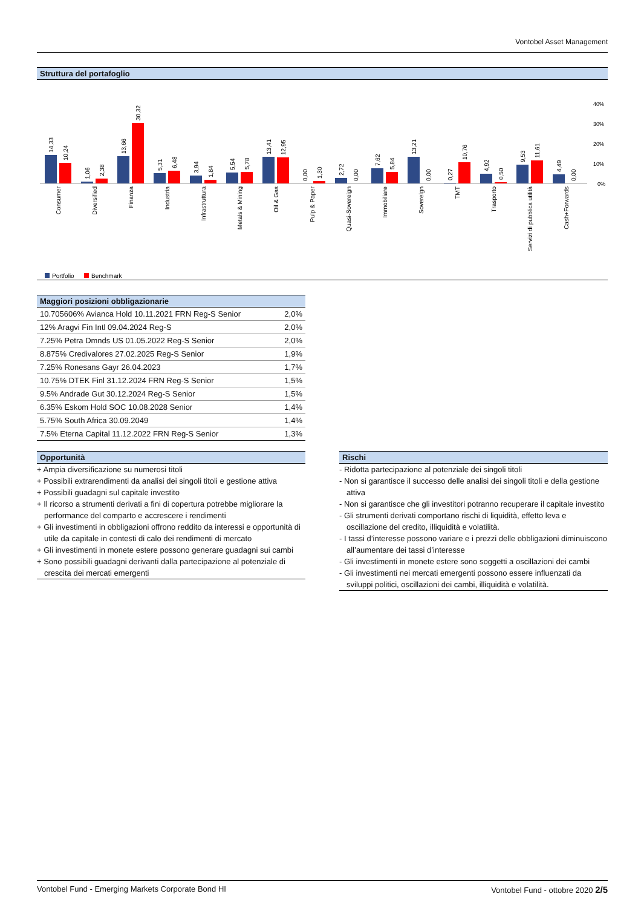Vontobel Asset Management
Struttura del portafoglio
40%
30%
20%
10%
0%
14,33
10,24
1,06
2,38
13,66
30,32
5,31
6,48
3,94
1,84
5,54
5,78
13,41
12,95
0,00
1,30
2,72
0,00
7,62
5,84
13,21
0,00
0,27
10,76
4,92
0,50
9,53
11,61
4,49
0,00
Consumer
Diversified
Finanza
Industria
Infrastruttura
Metals & Mining
Oil & Gas
Pulp & Paper
Quasi-Sovereign
Immobiliare
Sovereign
TMT
Trasporto
Servizi di pubblica utilità
Cash+Forwards
Portfolio
Benchmark
Maggiori posizioni obbligazionarie
| 10.705606% Avianca Hold 10.11.2021 FRN Reg-S Senior | 2,0% |
| 12% Aragvi Fin Intl 09.04.2024 Reg-S | 2,0% |
| 7.25% Petra Dmnds US 01.05.2022 Reg-S Senior | 2,0% |
| 8.875% Credivalores 27.02.2025 Reg-S Senior | 1,9% |
| 7.25% Ronesans Gayr 26.04.2023 | 1,7% |
| 10.75% DTEK Finl 31.12.2024 FRN Reg-S Senior | 1,5% |
| 9.5% Andrade Gut 30.12.2024 Reg-S Senior | 1,5% |
| 6.35% Eskom Hold SOC 10.08.2028 Senior | 1,4% |
| 5.75% South Africa 30.09.2049 | 1,4% |
| 7.5% Eterna Capital 11.12.2022 FRN Reg-S Senior | 1,3% |
Opportunità
+ Ampia diversificazione su numerosi titoli
+ Possibili extrarendimenti da analisi dei singoli titoli e gestione attiva
+ Possibili guadagni sul capitale investito
+ Il ricorso a strumenti derivati a fini di copertura potrebbe migliorare la performance del comparto e accrescere i rendimenti
+ Gli investimenti in obbligazioni offrono reddito da interessi e opportunità di utile da capitale in contesti di calo dei rendimenti di mercato
+ Gli investimenti in monete estere possono generare guadagni sui cambi
+ Sono possibili guadagni derivanti dalla partecipazione al potenziale di crescita dei mercati emergenti
Rischi
- Ridotta partecipazione al potenziale dei singoli titoli
- Non si garantisce il successo delle analisi dei singoli titoli e della gestione attiva
- Non si garantisce che gli investitori potranno recuperare il capitale investito
- Gli strumenti derivati comportano rischi di liquidità, effetto leva e oscillazione del credito, illiquidità e volatilità.
- I tassi d’interesse possono variare e i prezzi delle obbligazioni diminuiscono all’aumentare dei tassi d’interesse
- Gli investimenti in monete estere sono soggetti a oscillazioni dei cambi
- Gli investimenti nei mercati emergenti possono essere influenzati da sviluppi politici, oscillazioni dei cambi, illiquidità e volatilità.
Vontobel Fund - Emerging Markets Corporate Bond HI Vontobel Fund - ottobre 2020 2/5